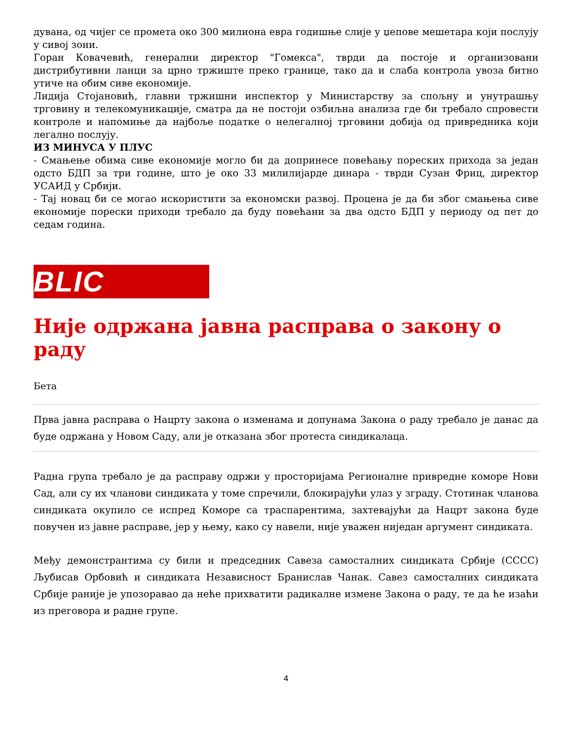дувана, од чијег се промета око 300 милиона евра годишње слије у џепове мешетара који послују у сивој зони.
Горан Ковачевић, генерални директор "Гомекса", тврди да постоје и организовани дистрибутивни ланци за црно тржиште преко границе, тако да и слаба контрола увоза битно утиче на обим сиве економије.
Лидија Стојановић, главни тржишни инспектор у Министарству за спољну и унутрашњу трговину и телекомуникације, сматра да не постоји озбиљна анализа где би требало спровести контроле и напомиње да најбоље податке о нелегалној трговини добија од привредника који легално послују.
ИЗ МИНУСА У ПЛУС
- Смањење обима сиве економије могло би да допринесе повећању пореских прихода за један одсто БДП за три године, што је око 33 милилијарде динара - тврди Сузан Фриц, директор УСАИД у Србији.
- Тај новац би се могао искористити за економски развој. Процена је да би због смањења сиве економије порески приходи требало да буду повећани за два одсто БДП у периоду од пет до седам година.
BLIC
Није одржана јавна расправа о закону о раду
Бета
Прва јавна расправа о Нацрту закона о изменама и допунама Закона о раду требало је данас да буде одржана у Новом Саду, али је отказана због протеста синдикалаца.
Радна група требало је да расправу одржи у просторијама Регионалне привредне коморе Нови Сад, али су их чланови синдиката у томе спречили, блокирајући улаз у зграду. Стотинак чланова синдиката окупило се испред Коморе са траспарентима, захтевајући да Нацрт закона буде повучен из јавне расправе, јер у њему, како су навели, није уважен ниједан аргумент синдиката.
Међу демонстрантима су били и председник Савеза самосталних синдиката Србије (СССС) Љубисав Орбовић и синдиката Независност Бранислав Чанак. Савез самосталних синдиката Србије раније је упозоравао да неће прихватити радикалне измене Закона о раду, те да ће изаћи из преговора и радне групе.
4